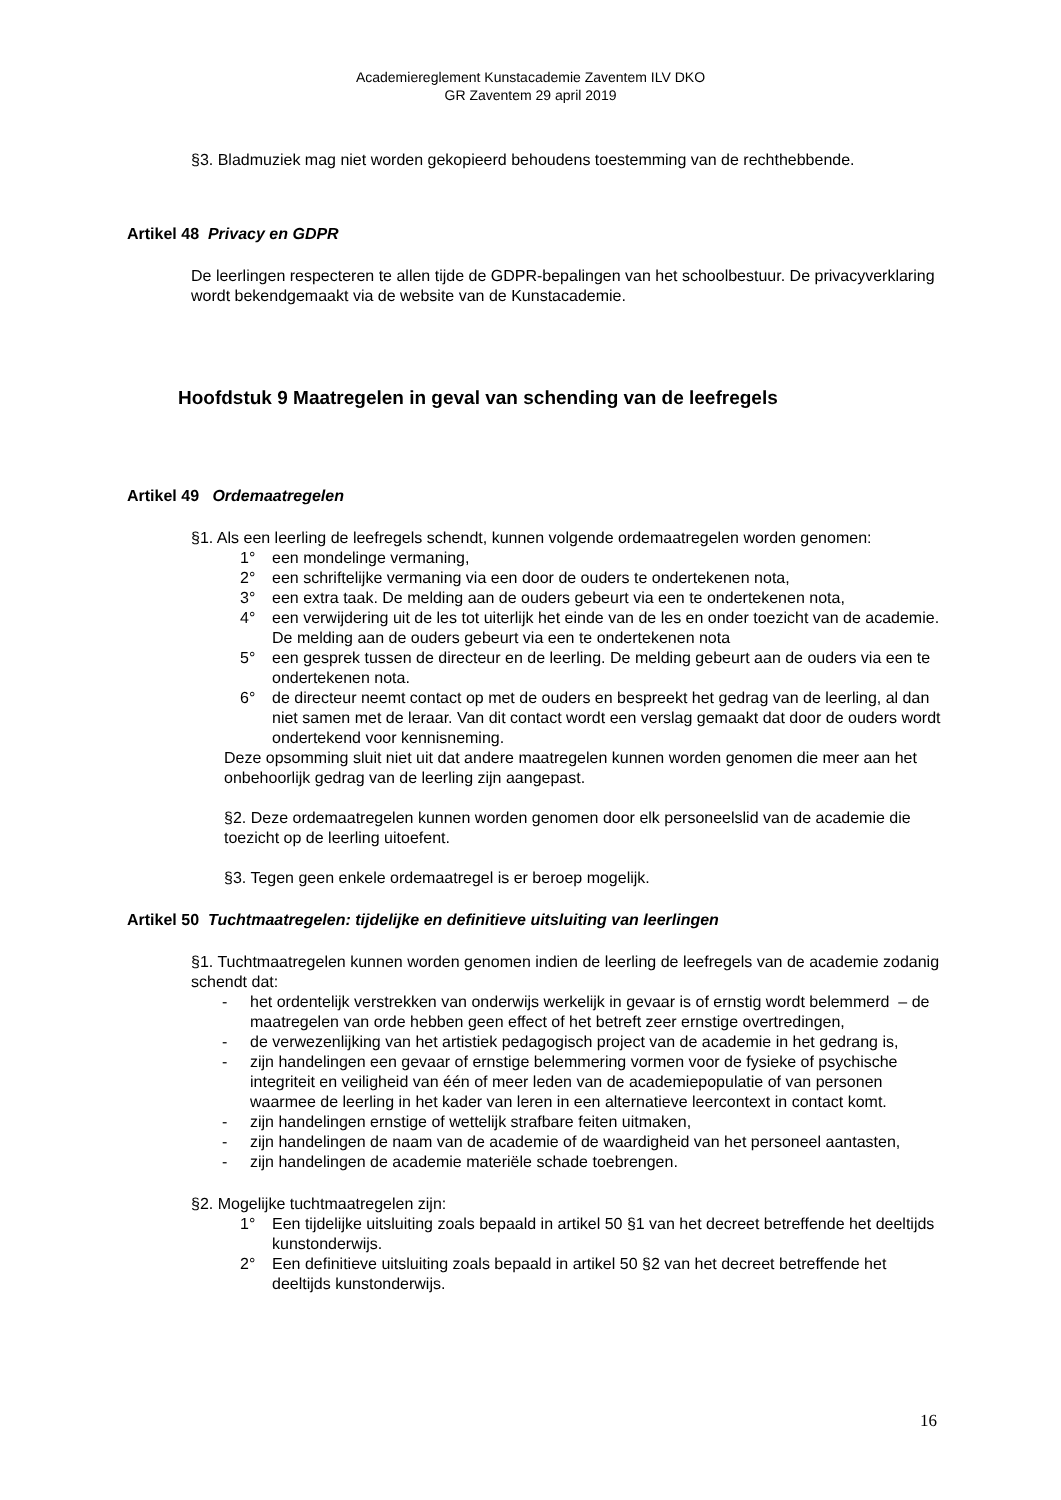Academiereglement Kunstacademie Zaventem ILV DKO
GR Zaventem 29 april 2019
§3. Bladmuziek mag niet worden gekopieerd behoudens toestemming van de rechthebbende.
Artikel 48 Privacy en GDPR
De leerlingen respecteren te allen tijde de GDPR-bepalingen van het schoolbestuur. De privacyverklaring wordt bekendgemaakt via de website van de Kunstacademie.
Hoofdstuk 9 Maatregelen in geval van schending van de leefregels
Artikel 49 Ordemaatregelen
§1. Als een leerling de leefregels schendt, kunnen volgende ordemaatregelen worden genomen:
1° een mondelinge vermaning,
2° een schriftelijke vermaning via een door de ouders te ondertekenen nota,
3° een extra taak. De melding aan de ouders gebeurt via een te ondertekenen nota,
4° een verwijdering uit de les tot uiterlijk het einde van de les en onder toezicht van de academie. De melding aan de ouders gebeurt via een te ondertekenen nota
5° een gesprek tussen de directeur en de leerling. De melding gebeurt aan de ouders via een te ondertekenen nota.
6° de directeur neemt contact op met de ouders en bespreekt het gedrag van de leerling, al dan niet samen met de leraar. Van dit contact wordt een verslag gemaakt dat door de ouders wordt ondertekend voor kennisneming.
Deze opsomming sluit niet uit dat andere maatregelen kunnen worden genomen die meer aan het onbehoorlijk gedrag van de leerling zijn aangepast.
§2. Deze ordemaatregelen kunnen worden genomen door elk personeelslid van de academie die toezicht op de leerling uitoefent.
§3. Tegen geen enkele ordemaatregel is er beroep mogelijk.
Artikel 50 Tuchtmaatregelen: tijdelijke en definitieve uitsluiting van leerlingen
§1. Tuchtmaatregelen kunnen worden genomen indien de leerling de leefregels van de academie zodanig schendt dat:
- het ordentelijk verstrekken van onderwijs werkelijk in gevaar is of ernstig wordt belemmerd – de maatregelen van orde hebben geen effect of het betreft zeer ernstige overtredingen,
- de verwezenlijking van het artistiek pedagogisch project van de academie in het gedrang is,
- zijn handelingen een gevaar of ernstige belemmering vormen voor de fysieke of psychische integriteit en veiligheid van één of meer leden van de academiepopulatie of van personen waarmee de leerling in het kader van leren in een alternatieve leercontext in contact komt.
- zijn handelingen ernstige of wettelijk strafbare feiten uitmaken,
- zijn handelingen de naam van de academie of de waardigheid van het personeel aantasten,
- zijn handelingen de academie materiële schade toebrengen.
§2. Mogelijke tuchtmaatregelen zijn:
1° Een tijdelijke uitsluiting zoals bepaald in artikel 50 §1 van het decreet betreffende het deeltijds kunstonderwijs.
2° Een definitieve uitsluiting zoals bepaald in artikel 50 §2 van het decreet betreffende het deeltijds kunstonderwijs.
16